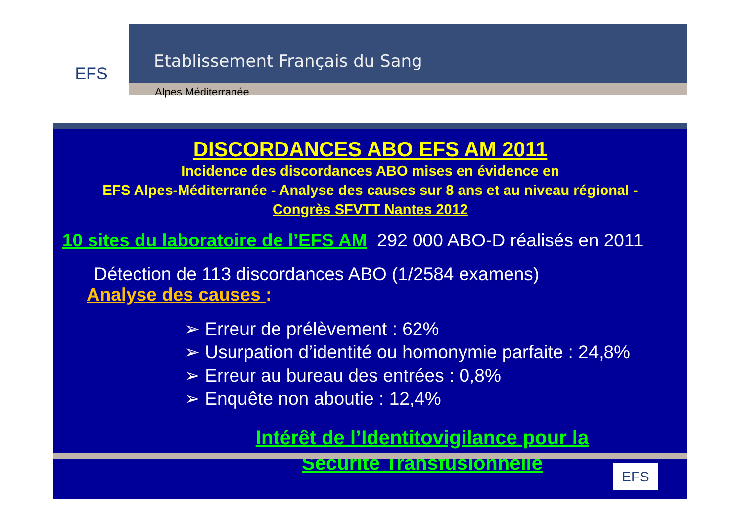EFS
Etablissement Français du Sang
Alpes Méditerranée
DISCORDANCES ABO EFS AM 2011
Incidence des discordances ABO mises en évidence en
EFS Alpes-Méditerranée - Analyse des causes sur 8 ans et au niveau régional -
Congrès SFVTT Nantes 2012
10 sites du laboratoire de l’EFS AM 292 000 ABO-D réalisés en 2011
Détection de 113 discordances ABO (1/2584 examens)
Analyse des causes :
➢ Erreur de prélèvement : 62%
➢ Usurpation d’identité ou homonymie parfaite : 24,8%
➢ Erreur au bureau des entrées : 0,8%
➢ Enquête non aboutie : 12,4%
Intérêt de l’Identitovigilance pour la
Sécurité Transfusionnelle
EFS